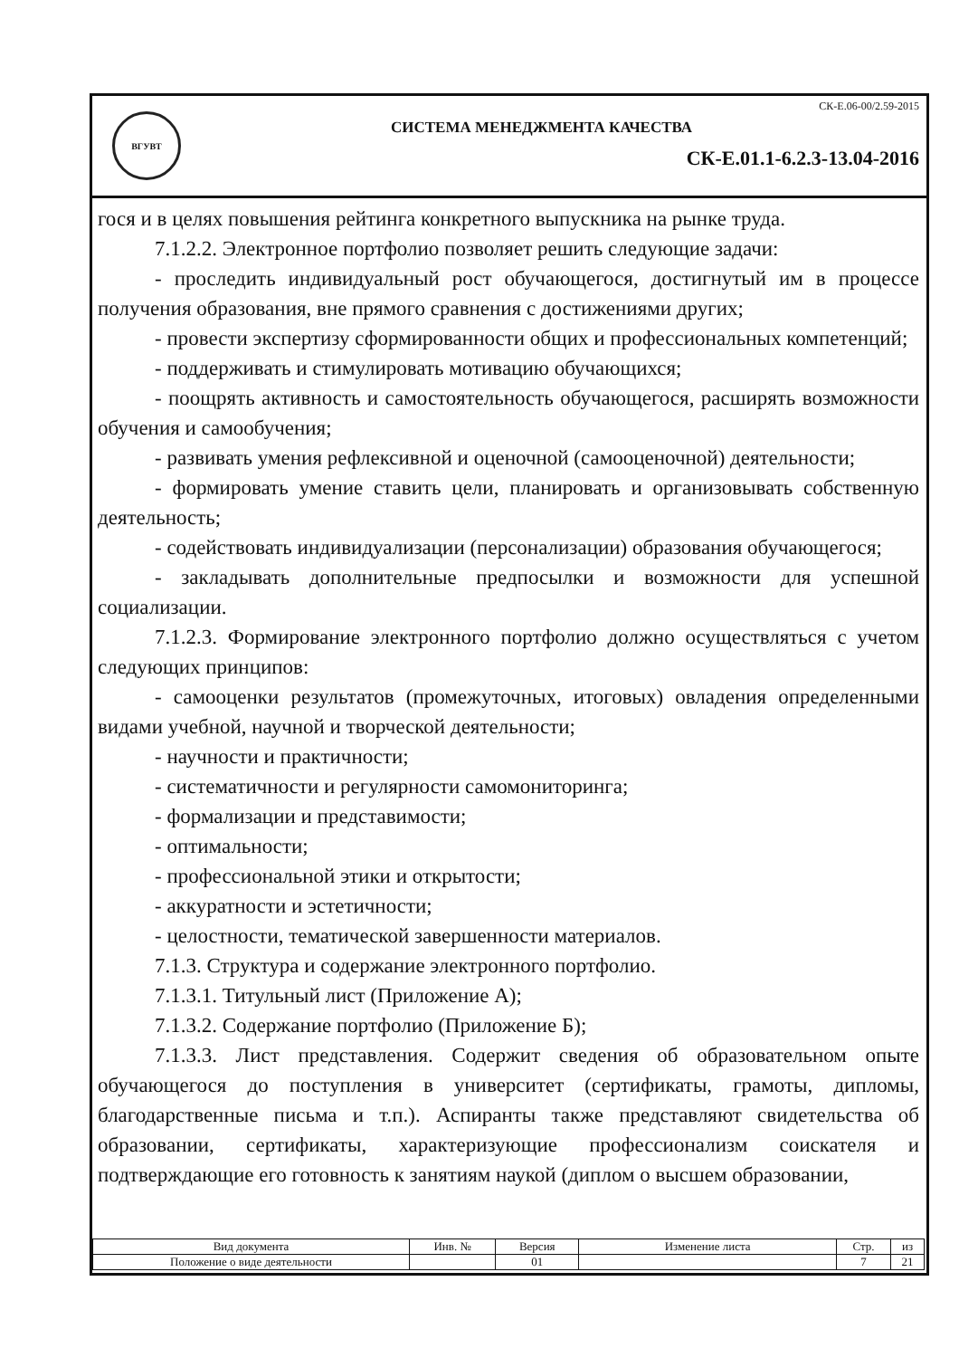ВГУВТ
СК-Е.06-00/2.59-2015
СИСТЕМА МЕНЕДЖМЕНТА КАЧЕСТВА
СК-Е.01.1-6.2.3-13.04-2016
гося и в целях повышения рейтинга конкретного выпускника на рынке труда.
7.1.2.2. Электронное портфолио позволяет решить следующие задачи:
- проследить индивидуальный рост обучающегося, достигнутый им в процессе получения образования, вне прямого сравнения с достижениями других;
- провести экспертизу сформированности общих и профессиональных компетенций;
- поддерживать и стимулировать мотивацию обучающихся;
- поощрять активность и самостоятельность обучающегося, расширять возможности обучения и самообучения;
- развивать умения рефлексивной и оценочной (самооценочной) деятельности;
- формировать умение ставить цели, планировать и организовывать собственную деятельность;
- содействовать индивидуализации (персонализации) образования обучающегося;
- закладывать дополнительные предпосылки и возможности для успешной социализации.
7.1.2.3. Формирование электронного портфолио должно осуществляться с учетом следующих принципов:
- самооценки результатов (промежуточных, итоговых) овладения определенными видами учебной, научной и творческой деятельности;
- научности и практичности;
- систематичности и регулярности самомониторинга;
- формализации и представимости;
- оптимальности;
- профессиональной этики и открытости;
- аккуратности и эстетичности;
- целостности, тематической завершенности материалов.
7.1.3. Структура и содержание электронного портфолио.
7.1.3.1. Титульный лист (Приложение А);
7.1.3.2. Содержание портфолио (Приложение Б);
7.1.3.3. Лист представления. Содержит сведения об образовательном опыте обучающегося до поступления в университет (сертификаты, грамоты, дипломы, благодарственные письма и т.п.). Аспиранты также представляют свидетельства об образовании, сертификаты, характеризующие профессионализм соискателя и подтверждающие его готовность к занятиям наукой (диплом о высшем образовании,
| Вид документа | Инв. № | Версия | Изменение листа | Стр. | из |
| --- | --- | --- | --- | --- | --- |
| Положение о виде деятельности | | 01 | | 7 | 21 |